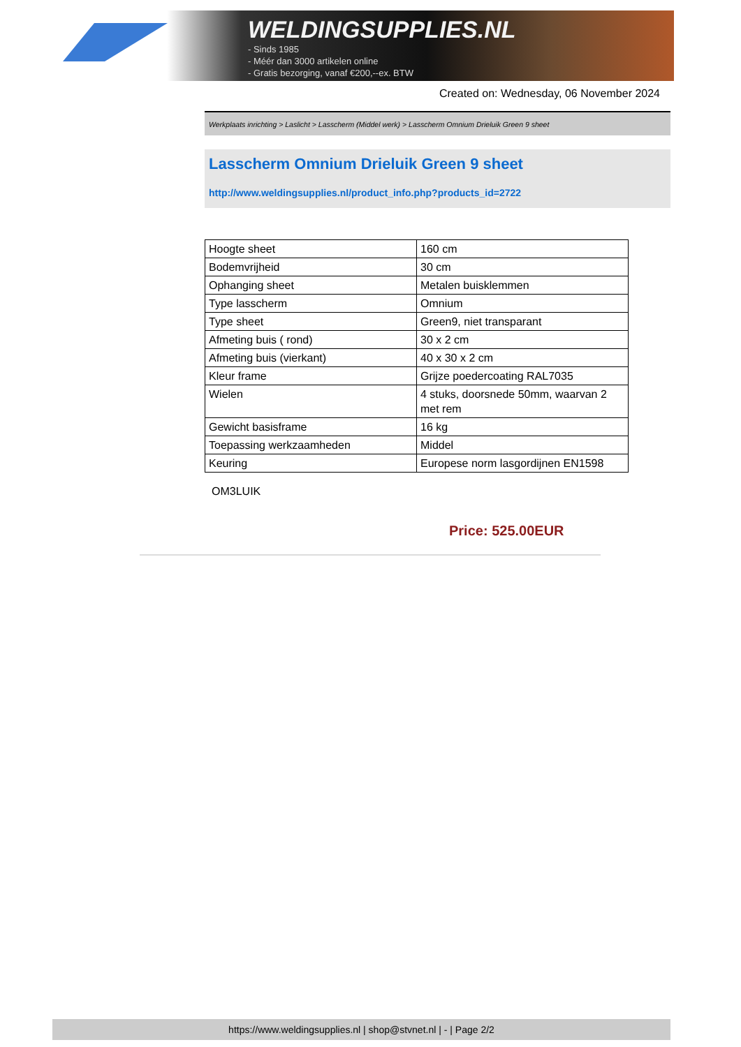WELDINGSUPPLIES.NL
- Sinds 1985
- Méér dan 3000 artikelen online
- Gratis bezorging, vanaf €200,--ex. BTW
Created on: Wednesday, 06 November 2024
Werkplaats inrichting > Laslicht > Lasscherm (Middel werk) > Lasscherm Omnium Drieluik Green 9 sheet
Lasscherm Omnium Drieluik Green 9 sheet
http://www.weldingsupplies.nl/product_info.php?products_id=2722
| Hoogte sheet | 160 cm |
| Bodemvrijheid | 30 cm |
| Ophanging sheet | Metalen buisklemmen |
| Type lasscherm | Omnium |
| Type sheet | Green9, niet transparant |
| Afmeting buis ( rond) | 30 x 2 cm |
| Afmeting buis (vierkant) | 40 x 30 x 2 cm |
| Kleur frame | Grijze poedercoating RAL7035 |
| Wielen | 4 stuks, doorsnede 50mm, waarvan 2 met rem |
| Gewicht basisframe | 16 kg |
| Toepassing werkzaamheden | Middel |
| Keuring | Europese norm lasgordijnen EN1598 |
OM3LUIK
Price: 525.00EUR
https://www.weldingsupplies.nl | shop@stvnet.nl | - | Page 2/2